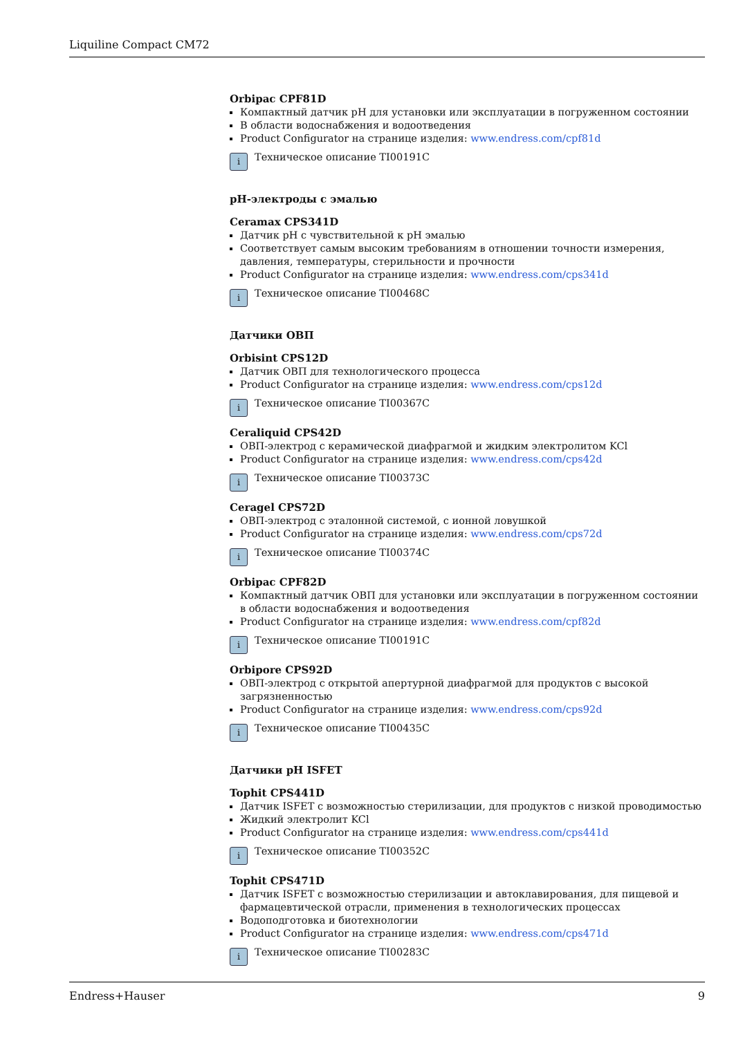Liquiline Compact CM72
Orbipac CPF81D
Компактный датчик pH для установки или эксплуатации в погруженном состоянии
В области водоснабжения и водоотведения
Product Configurator на странице изделия: www.endress.com/cpf81d
i
Техническое описание TI00191C
pH-электроды с эмалью
Ceramax CPS341D
Датчик pH с чувствительной к pH эмалью
Соответствует самым высоким требованиям в отношении точности измерения, давления, температуры, стерильности и прочности
Product Configurator на странице изделия: www.endress.com/cps341d
i
Техническое описание TI00468C
Датчики ОВП
Orbisint CPS12D
Датчик ОВП для технологического процесса
Product Configurator на странице изделия: www.endress.com/cps12d
i
Техническое описание TI00367C
Ceraliquid CPS42D
ОВП-электрод с керамической диафрагмой и жидким электролитом KCl
Product Configurator на странице изделия: www.endress.com/cps42d
i
Техническое описание TI00373C
Ceragel CPS72D
ОВП-электрод с эталонной системой, с ионной ловушкой
Product Configurator на странице изделия: www.endress.com/cps72d
i
Техническое описание TI00374C
Orbipac CPF82D
Компактный датчик ОВП для установки или эксплуатации в погруженном состоянии в области водоснабжения и водоотведения
Product Configurator на странице изделия: www.endress.com/cpf82d
i
Техническое описание TI00191C
Orbipore CPS92D
ОВП-электрод с открытой апертурной диафрагмой для продуктов с высокой загрязненностью
Product Configurator на странице изделия: www.endress.com/cps92d
i
Техническое описание TI00435C
Датчики pH ISFET
Tophit CPS441D
Датчик ISFET с возможностью стерилизации, для продуктов с низкой проводимостью
Жидкий электролит KCl
Product Configurator на странице изделия: www.endress.com/cps441d
i
Техническое описание TI00352C
Tophit CPS471D
Датчик ISFET с возможностью стерилизации и автоклавирования, для пищевой и фармацевтической отрасли, применения в технологических процессах
Водоподготовка и биотехнологии
Product Configurator на странице изделия: www.endress.com/cps471d
i
Техническое описание TI00283C
Endress+Hauser 9